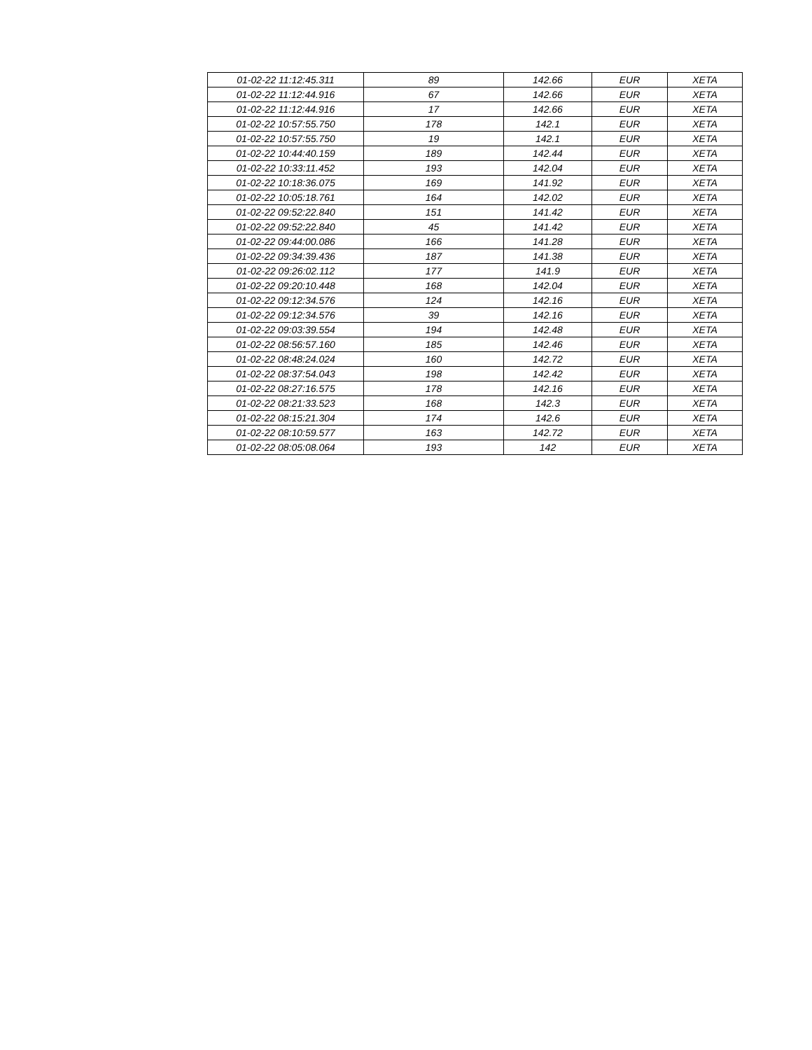| 01-02-22 11:12:45.311 | 89 | 142.66 | EUR | XETA |
| 01-02-22 11:12:44.916 | 67 | 142.66 | EUR | XETA |
| 01-02-22 11:12:44.916 | 17 | 142.66 | EUR | XETA |
| 01-02-22 10:57:55.750 | 178 | 142.1 | EUR | XETA |
| 01-02-22 10:57:55.750 | 19 | 142.1 | EUR | XETA |
| 01-02-22 10:44:40.159 | 189 | 142.44 | EUR | XETA |
| 01-02-22 10:33:11.452 | 193 | 142.04 | EUR | XETA |
| 01-02-22 10:18:36.075 | 169 | 141.92 | EUR | XETA |
| 01-02-22 10:05:18.761 | 164 | 142.02 | EUR | XETA |
| 01-02-22 09:52:22.840 | 151 | 141.42 | EUR | XETA |
| 01-02-22 09:52:22.840 | 45 | 141.42 | EUR | XETA |
| 01-02-22 09:44:00.086 | 166 | 141.28 | EUR | XETA |
| 01-02-22 09:34:39.436 | 187 | 141.38 | EUR | XETA |
| 01-02-22 09:26:02.112 | 177 | 141.9 | EUR | XETA |
| 01-02-22 09:20:10.448 | 168 | 142.04 | EUR | XETA |
| 01-02-22 09:12:34.576 | 124 | 142.16 | EUR | XETA |
| 01-02-22 09:12:34.576 | 39 | 142.16 | EUR | XETA |
| 01-02-22 09:03:39.554 | 194 | 142.48 | EUR | XETA |
| 01-02-22 08:56:57.160 | 185 | 142.46 | EUR | XETA |
| 01-02-22 08:48:24.024 | 160 | 142.72 | EUR | XETA |
| 01-02-22 08:37:54.043 | 198 | 142.42 | EUR | XETA |
| 01-02-22 08:27:16.575 | 178 | 142.16 | EUR | XETA |
| 01-02-22 08:21:33.523 | 168 | 142.3 | EUR | XETA |
| 01-02-22 08:15:21.304 | 174 | 142.6 | EUR | XETA |
| 01-02-22 08:10:59.577 | 163 | 142.72 | EUR | XETA |
| 01-02-22 08:05:08.064 | 193 | 142 | EUR | XETA |